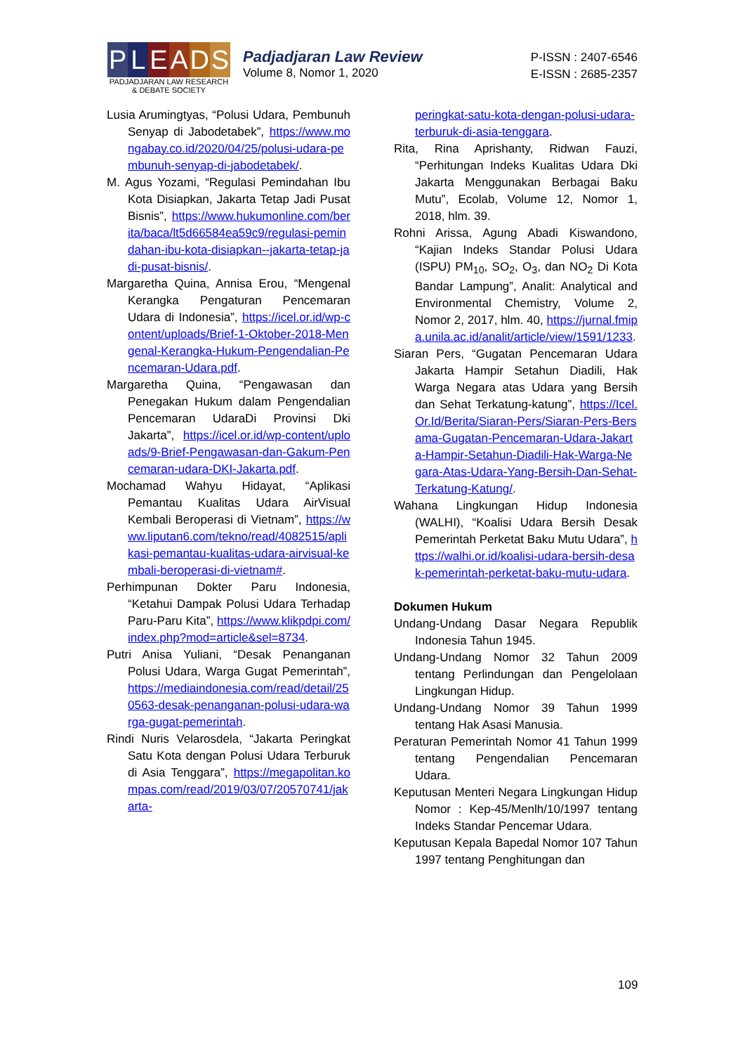P L E A D S
PADJADJARAN LAW RESEARCH
& DEBATE SOCIETY
Padjadjaran Law Review
Volume 8, Nomor 1, 2020
P-ISSN : 2407-6546
E-ISSN : 2685-2357
Lusia Arumingtyas, “Polusi Udara, Pembunuh Senyap di Jabodetabek”, https://www.mongabay.co.id/2020/04/25/polusi-udara-pembunuh-senyap-di-jabodetabek/.
M. Agus Yozami, “Regulasi Pemindahan Ibu Kota Disiapkan, Jakarta Tetap Jadi Pusat Bisnis”, https://www.hukumonline.com/berita/baca/lt5d66584ea59c9/regulasi-pemindahan-ibu-kota-disiapkan--jakarta-tetap-jadi-pusat-bisnis/.
Margaretha Quina, Annisa Erou, “Mengenal Kerangka Pengaturan Pencemaran Udara di Indonesia”, https://icel.or.id/wp-content/uploads/Brief-1-Oktober-2018-Mengenal-Kerangka-Hukum-Pengendalian-Pencemaran-Udara.pdf.
Margaretha Quina, “Pengawasan dan Penegakan Hukum dalam Pengendalian Pencemaran UdaraDi Provinsi Dki Jakarta”, https://icel.or.id/wp-content/uploads/9-Brief-Pengawasan-dan-Gakum-Pencemaran-udara-DKI-Jakarta.pdf.
Mochamad Wahyu Hidayat, “Aplikasi Pemantau Kualitas Udara AirVisual Kembali Beroperasi di Vietnam”, https://www.liputan6.com/tekno/read/4082515/aplikasi-pemantau-kualitas-udara-airvisual-kembali-beroperasi-di-vietnam#.
Perhimpunan Dokter Paru Indonesia, “Ketahui Dampak Polusi Udara Terhadap Paru-Paru Kita”, https://www.klikpdpi.com/index.php?mod=article&sel=8734.
Putri Anisa Yuliani, “Desak Penanganan Polusi Udara, Warga Gugat Pemerintah”, https://mediaindonesia.com/read/detail/250563-desak-penanganan-polusi-udara-warga-gugat-pemerintah.
Rindi Nuris Velarosdela, “Jakarta Peringkat Satu Kota dengan Polusi Udara Terburuk di Asia Tenggara”, https://megapolitan.kompas.com/read/2019/03/07/20570741/jakarta-
peringkat-satu-kota-dengan-polusi-udara-terburuk-di-asia-tenggara.
Rita, Rina Aprishanty, Ridwan Fauzi, “Perhitungan Indeks Kualitas Udara Dki Jakarta Menggunakan Berbagai Baku Mutu”, Ecolab, Volume 12, Nomor 1, 2018, hlm. 39.
Rohni Arissa, Agung Abadi Kiswandono, “Kajian Indeks Standar Polusi Udara (ISPU) PM<sub>10</sub>, SO<sub>2</sub>, O<sub>3</sub>, dan NO<sub>2</sub> Di Kota Bandar Lampung”, Analit: Analytical and Environmental Chemistry, Volume 2, Nomor 2, 2017, hlm. 40, https://jurnal.fmipa.unila.ac.id/analit/article/view/1591/1233.
Siaran Pers, “Gugatan Pencemaran Udara Jakarta Hampir Setahun Diadili, Hak Warga Negara atas Udara yang Bersih dan Sehat Terkatung-katung”, https://Icel.Or.Id/Berita/Siaran-Pers/Siaran-Pers-Bersama-Gugatan-Pencemaran-Udara-Jakarta-Hampir-Setahun-Diadili-Hak-Warga-Negara-Atas-Udara-Yang-Bersih-Dan-Sehat-Terkatung-Katung/.
Wahana Lingkungan Hidup Indonesia (WALHI), “Koalisi Udara Bersih Desak Pemerintah Perketat Baku Mutu Udara”, https://walhi.or.id/koalisi-udara-bersih-desak-pemerintah-perketat-baku-mutu-udara.
Dokumen Hukum
Undang-Undang Dasar Negara Republik Indonesia Tahun 1945.
Undang-Undang Nomor 32 Tahun 2009 tentang Perlindungan dan Pengelolaan Lingkungan Hidup.
Undang-Undang Nomor 39 Tahun 1999 tentang Hak Asasi Manusia.
Peraturan Pemerintah Nomor 41 Tahun 1999 tentang Pengendalian Pencemaran Udara.
Keputusan Menteri Negara Lingkungan Hidup Nomor : Kep-45/Menlh/10/1997 tentang Indeks Standar Pencemar Udara.
Keputusan Kepala Bapedal Nomor 107 Tahun 1997 tentang Penghitungan dan
109